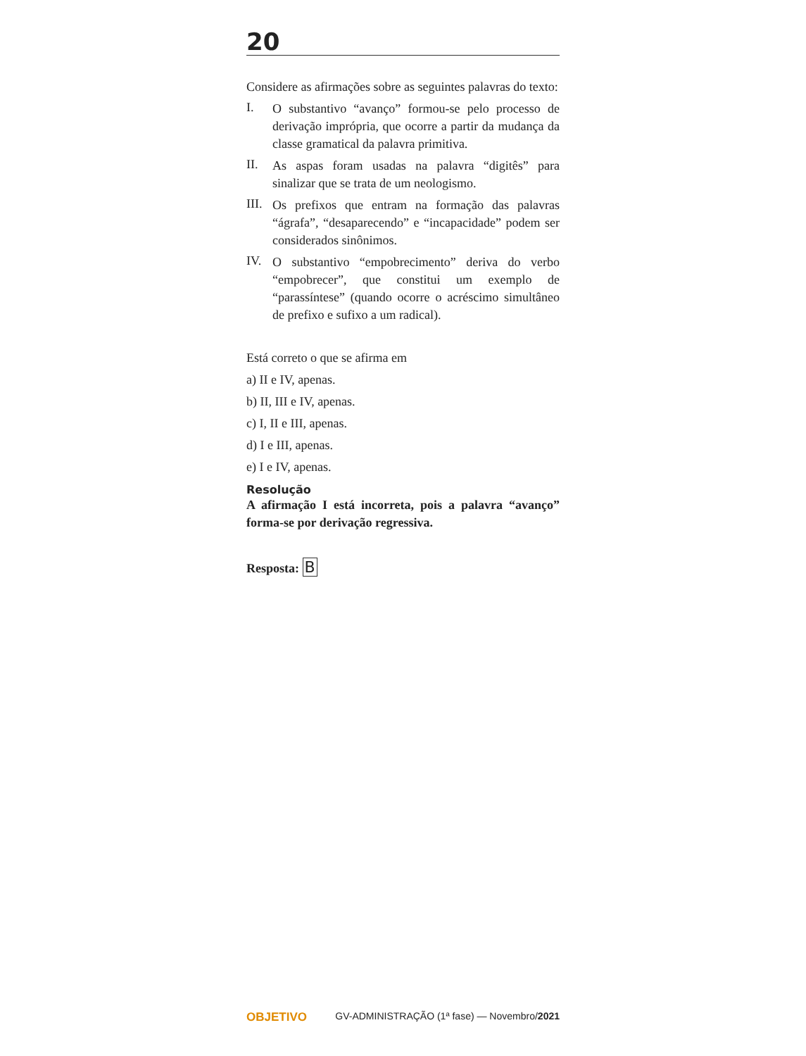20
Considere as afirmações sobre as seguintes palavras do texto:
I.
O substantivo “avanço” formou-se pelo processo de derivação imprópria, que ocorre a partir da mudança da classe gramatical da palavra primitiva.
II.
As aspas foram usadas na palavra “digitês” para sinalizar que se trata de um neologismo.
III.
Os prefixos que entram na formação das palavras “ágrafa”, “desaparecendo” e “incapacidade” podem ser considerados sinônimos.
IV.
O substantivo “empobrecimento” deriva do verbo “empobrecer”, que constitui um exemplo de “parassíntese” (quando ocorre o acréscimo simultâneo de prefixo e sufixo a um radical).
Está correto o que se afirma em
a) II e IV, apenas.
b) II, III e IV, apenas.
c) I, II e III, apenas.
d) I e III, apenas.
e) I e IV, apenas.
Resolução
A afirmação I está incorreta, pois a palavra “avanço” forma-se por derivação regressiva.
Resposta: B
OBJETIVO GV-ADMINISTRAÇÃO (1ª fase) — Novembro/2021